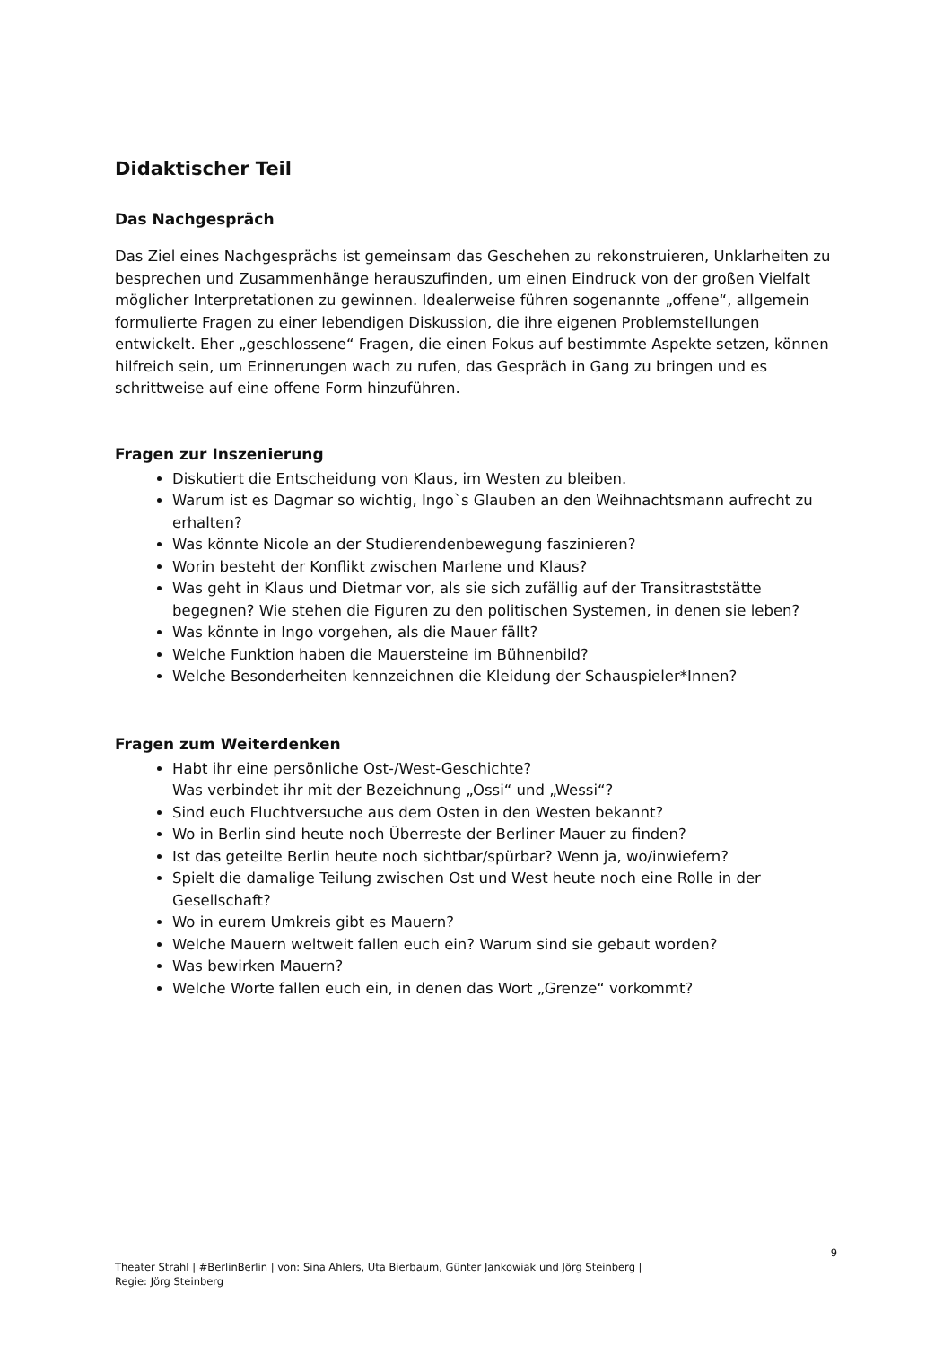Didaktischer Teil
Das Nachgespräch
Das Ziel eines Nachgesprächs ist gemeinsam das Geschehen zu rekonstruieren, Unklarheiten zu besprechen und Zusammenhänge herauszufinden, um einen Eindruck von der großen Vielfalt möglicher Interpretationen zu gewinnen. Idealerweise führen sogenannte „offene“, allgemein formulierte Fragen zu einer lebendigen Diskussion, die ihre eigenen Problemstellungen entwickelt. Eher „geschlossene“ Fragen, die einen Fokus auf bestimmte Aspekte setzen, können hilfreich sein, um Erinnerungen wach zu rufen, das Gespräch in Gang zu bringen und es schrittweise auf eine offene Form hinzuführen.
Fragen zur Inszenierung
Diskutiert die Entscheidung von Klaus, im Westen zu bleiben.
Warum ist es Dagmar so wichtig, Ingo`s Glauben an den Weihnachtsmann aufrecht zu erhalten?
Was könnte Nicole an der Studierendenbewegung faszinieren?
Worin besteht der Konflikt zwischen Marlene und Klaus?
Was geht in Klaus und Dietmar vor, als sie sich zufällig auf der Transitraststätte begegnen? Wie stehen die Figuren zu den politischen Systemen, in denen sie leben?
Was könnte in Ingo vorgehen, als die Mauer fällt?
Welche Funktion haben die Mauersteine im Bühnenbild?
Welche Besonderheiten kennzeichnen die Kleidung der Schauspieler*Innen?
Fragen zum Weiterdenken
Habt ihr eine persönliche Ost-/West-Geschichte?
Was verbindet ihr mit der Bezeichnung „Ossi“ und „Wessi“?
Sind euch Fluchtversuche aus dem Osten in den Westen bekannt?
Wo in Berlin sind heute noch Überreste der Berliner Mauer zu finden?
Ist das geteilte Berlin heute noch sichtbar/spürbar? Wenn ja, wo/inwiefern?
Spielt die damalige Teilung zwischen Ost und West heute noch eine Rolle in der Gesellschaft?
Wo in eurem Umkreis gibt es Mauern?
Welche Mauern weltweit fallen euch ein? Warum sind sie gebaut worden?
Was bewirken Mauern?
Welche Worte fallen euch ein, in denen das Wort „Grenze“ vorkommt?
9
Theater Strahl | #BerlinBerlin | von: Sina Ahlers, Uta Bierbaum, Günter Jankowiak und Jörg Steinberg |
Regie: Jörg Steinberg